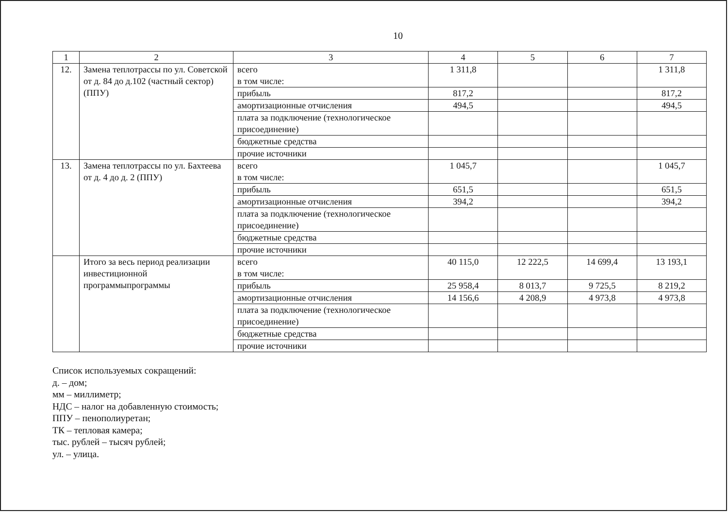10
| 1 | 2 | 3 | 4 | 5 | 6 | 7 |
| --- | --- | --- | --- | --- | --- | --- |
| 12. | Замена теплотрассы по ул. Советской от д. 84 до д.102 (частный сектор) (ППУ) | всего в том числе: | 1 311,8 | | | 1 311,8 |
| | | прибыль | 817,2 | | | 817,2 |
| | | амортизационные отчисления | 494,5 | | | 494,5 |
| | | плата за подключение (технологическое присоединение) | | | | |
| | | бюджетные средства | | | | |
| | | прочие источники | | | | |
| 13. | Замена теплотрассы по ул. Бахтеева от д. 4 до д. 2 (ППУ) | всего в том числе: | 1 045,7 | | | 1 045,7 |
| | | прибыль | 651,5 | | | 651,5 |
| | | амортизационные отчисления | 394,2 | | | 394,2 |
| | | плата за подключение (технологическое присоединение) | | | | |
| | | бюджетные средства | | | | |
| | | прочие источники | | | | |
| | Итого за весь период реализации инвестиционной программыпрограммы | всего в том числе: | 40 115,0 | 12 222,5 | 14 699,4 | 13 193,1 |
| | | прибыль | 25 958,4 | 8 013,7 | 9 725,5 | 8 219,2 |
| | | амортизационные отчисления | 14 156,6 | 4 208,9 | 4 973,8 | 4 973,8 |
| | | плата за подключение (технологическое присоединение) | | | | |
| | | бюджетные средства | | | | |
| | | прочие источники | | | | |
Список используемых сокращений:
д. – дом;
мм – миллиметр;
НДС – налог на добавленную стоимость;
ППУ – пенополиуретан;
ТК – тепловая камера;
тыс. рублей – тысяч рублей;
ул. – улица.